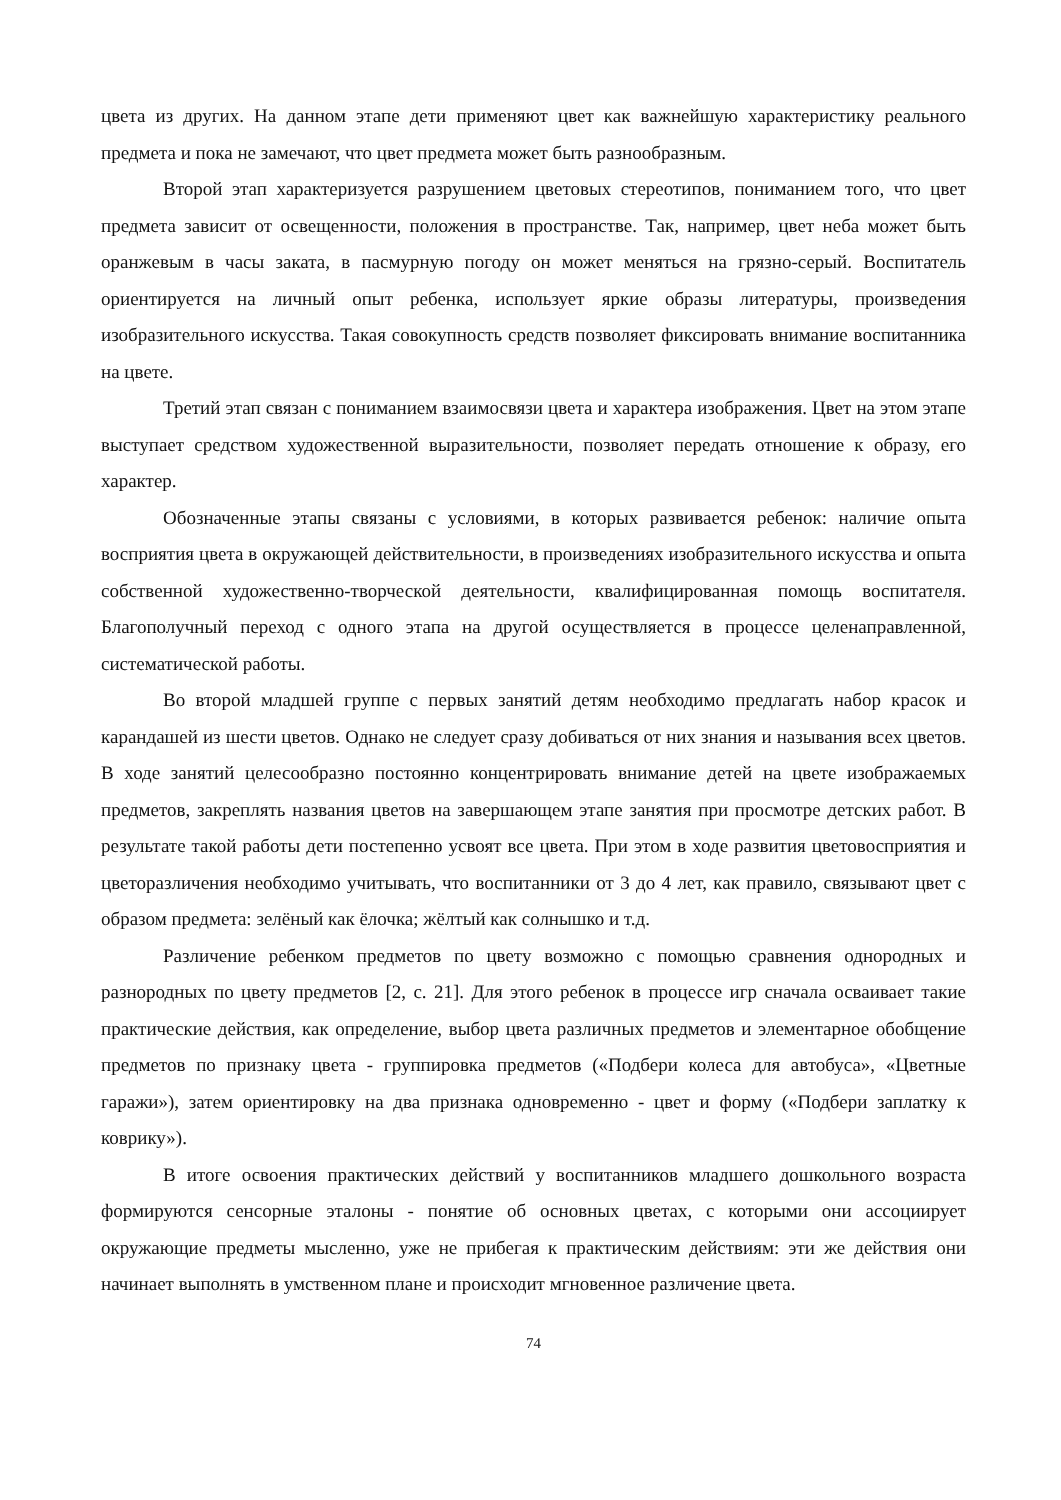цвета из других. На данном этапе дети применяют цвет как важнейшую характеристику реального предмета и пока не замечают, что цвет предмета может быть разнообразным.
Второй этап характеризуется разрушением цветовых стереотипов, пониманием того, что цвет предмета зависит от освещенности, положения в пространстве. Так, например, цвет неба может быть оранжевым в часы заката, в пасмурную погоду он может меняться на грязно-серый. Воспитатель ориентируется на личный опыт ребенка, использует яркие образы литературы, произведения изобразительного искусства. Такая совокупность средств позволяет фиксировать внимание воспитанника на цвете.
Третий этап связан с пониманием взаимосвязи цвета и характера изображения. Цвет на этом этапе выступает средством художественной выразительности, позволяет передать отношение к образу, его характер.
Обозначенные этапы связаны с условиями, в которых развивается ребенок: наличие опыта восприятия цвета в окружающей действительности, в произведениях изобразительного искусства и опыта собственной художественно-творческой деятельности, квалифицированная помощь воспитателя. Благополучный переход с одного этапа на другой осуществляется в процессе целенаправленной, систематической работы.
Во второй младшей группе с первых занятий детям необходимо предлагать набор красок и карандашей из шести цветов. Однако не следует сразу добиваться от них знания и называния всех цветов. В ходе занятий целесообразно постоянно концентрировать внимание детей на цвете изображаемых предметов, закреплять названия цветов на завершающем этапе занятия при просмотре детских работ. В результате такой работы дети постепенно усвоят все цвета. При этом в ходе развития цветовосприятия и цветоразличения необходимо учитывать, что воспитанники от 3 до 4 лет, как правило, связывают цвет с образом предмета: зелёный как ёлочка; жёлтый как солнышко и т.д.
Различение ребенком предметов по цвету возможно с помощью сравнения однородных и разнородных по цвету предметов [2, с. 21]. Для этого ребенок в процессе игр сначала осваивает такие практические действия, как определение, выбор цвета различных предметов и элементарное обобщение предметов по признаку цвета - группировка предметов («Подбери колеса для автобуса», «Цветные гаражи»), затем ориентировку на два признака одновременно - цвет и форму («Подбери заплатку к коврику»).
В итоге освоения практических действий у воспитанников младшего дошкольного возраста формируются сенсорные эталоны - понятие об основных цветах, с которыми они ассоциирует окружающие предметы мысленно, уже не прибегая к практическим действиям: эти же действия они начинает выполнять в умственном плане и происходит мгновенное различение цвета.
74